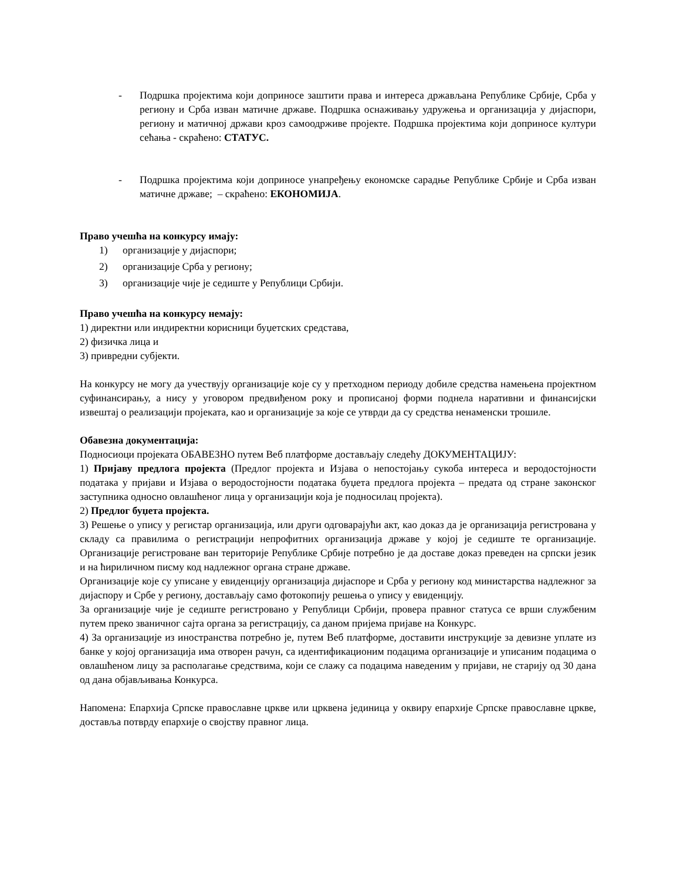- Подршка пројектима који доприносе заштити права и интереса држављана Републике Србије, Срба у региону и Срба изван матичне државе. Подршка оснаживању удружења и организација у дијаспори, региону и матичној држави кроз самоодрживе пројекте. Подршка пројектима који доприносе култури сећања - скраћено: СТАТУС.
- Подршка пројектима који доприносе унапређењу економске сарадње Републике Србије и Срба изван матичне државе; – скраћено: ЕКОНОМИЈА.
Право учешћа на конкурсу имају:
1) организације у дијаспори;
2) организације Срба у региону;
3) организације чије је седиште у Републици Србији.
Право учешћа на конкурсу немају:
1) директни или индиректни корисници буџетских средстава,
2) физичка лица и
3) привредни субјекти.
На конкурсу не могу да учествују организације које су у претходном периоду добиле средства намењена пројектном суфинансирању, а нису у уговором предвиђеном року и прописаној форми поднела наративни и финансијски извештај о реализацији пројеката, као и организације за које се утврди да су средства ненаменски трошиле.
Обавезна документација:
Подносиоци пројеката ОБАВЕЗНО путем Веб платформе достављају следећу ДОКУМЕНТАЦИЈУ:
1) Пријаву предлога пројекта (Предлог пројекта и Изјава о непостојању сукоба интереса и веродостојности података у пријави и Изјава о веродостојности података буџета предлога пројекта – предата од стране законског заступника односно овлашћеног лица у организацији која је подносилац пројекта).
2) Предлог буџета пројекта.
3) Решење о упису у регистар организација, или други одговарајући акт, као доказ да је организација регистрована у складу са правилима о регистрацији непрофитних организација државе у којој је седиште те организације. Организације регистроване ван територије Републике Србије потребно је да доставе доказ преведен на српски језик и на ћириличном писму код надлежног органа стране државе.
Организације које су уписане у евиденцију организација дијаспоре и Срба у региону код министарства надлежног за дијаспору и Србе у региону, достављају само фотокопију решења о упису у евиденцију.
За организације чије је седиште регистровано у Републици Србији, провера правног статуса се врши службеним путем преко званичног сајта органа за регистрацију, са даном пријема пријаве на Конкурс.
4) За организације из иностранства потребно је, путем Веб платформе, доставити инструкције за девизне уплате из банке у којој организација има отворен рачун, са идентификационим подацима организације и уписаним подацима о овлашћеном лицу за располагање средствима, који се слажу са подацима наведеним у пријави, не старију од 30 дана од дана објављивања Конкурса.
Напомена: Епархија Српске православне цркве или црквена јединица у оквиру епархије Српске православне цркве, доставља потврду епархије о својству правног лица.